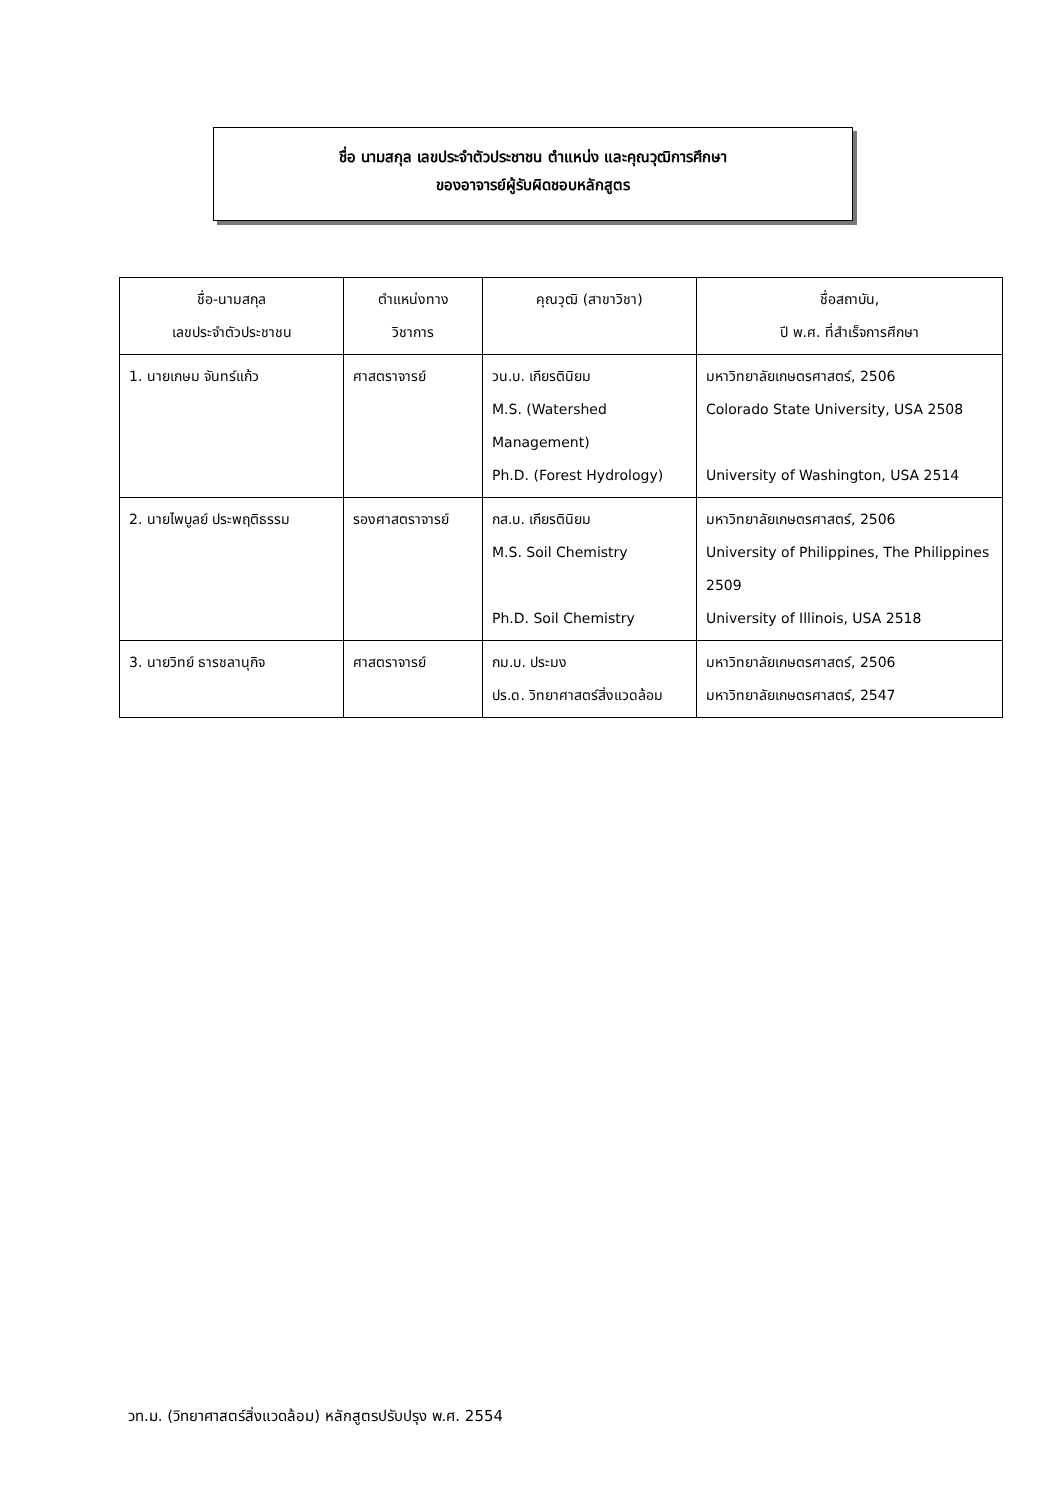ชื่อ นามสกุล เลขประจำตัวประชาชน ตำแหน่ง และคุณวุฒิการศึกษา
ของอาจารย์ผู้รับผิดชอบหลักสูตร
| ชื่อ-นามสกุล เลขประจำตัวประชาชน | ตำแหน่งทาง วิชาการ | คุณวุฒิ (สาขาวิชา) | ชื่อสถาบัน, ปี พ.ศ. ที่สำเร็จการศึกษา |
| --- | --- | --- | --- |
| 1. นายเกษม จันทร์แก้ว | ศาสตราจารย์ | วน.บ. เกียรตินิยม M.S. (Watershed Management) Ph.D. (Forest Hydrology) | มหาวิทยาลัยเกษตรศาสตร์, 2506 Colorado State University, USA 2508 University of Washington, USA 2514 |
| 2. นายไพบูลย์ ประพฤติธรรม | รองศาสตราจารย์ | กส.บ. เกียรตินิยม M.S. Soil Chemistry Ph.D. Soil Chemistry | มหาวิทยาลัยเกษตรศาสตร์, 2506 University of Philippines, The Philippines 2509 University of Illinois, USA 2518 |
| 3. นายวิทย์ ธารชลานุกิจ | ศาสตราจารย์ | กม.บ. ประมง ปร.ด. วิทยาศาสตร์สิ่งแวดล้อม | มหาวิทยาลัยเกษตรศาสตร์, 2506 มหาวิทยาลัยเกษตรศาสตร์, 2547 |
วท.ม. (วิทยาศาสตร์สิ่งแวดล้อม) หลักสูตรปรับปรุง พ.ศ. 2554